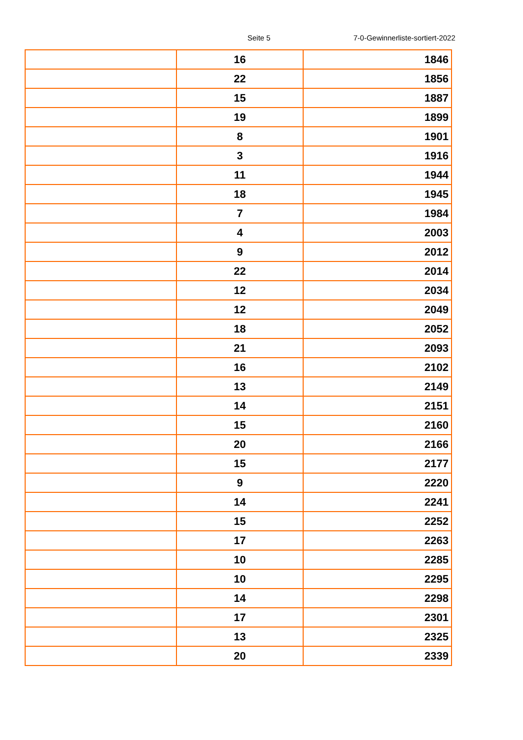Seite 5 7-0-Gewinnerliste-sortiert-2022
| | 16 | 1846 |
| | 22 | 1856 |
| | 15 | 1887 |
| | 19 | 1899 |
| | 8 | 1901 |
| | 3 | 1916 |
| | 11 | 1944 |
| | 18 | 1945 |
| | 7 | 1984 |
| | 4 | 2003 |
| | 9 | 2012 |
| | 22 | 2014 |
| | 12 | 2034 |
| | 12 | 2049 |
| | 18 | 2052 |
| | 21 | 2093 |
| | 16 | 2102 |
| | 13 | 2149 |
| | 14 | 2151 |
| | 15 | 2160 |
| | 20 | 2166 |
| | 15 | 2177 |
| | 9 | 2220 |
| | 14 | 2241 |
| | 15 | 2252 |
| | 17 | 2263 |
| | 10 | 2285 |
| | 10 | 2295 |
| | 14 | 2298 |
| | 17 | 2301 |
| | 13 | 2325 |
| | 20 | 2339 |